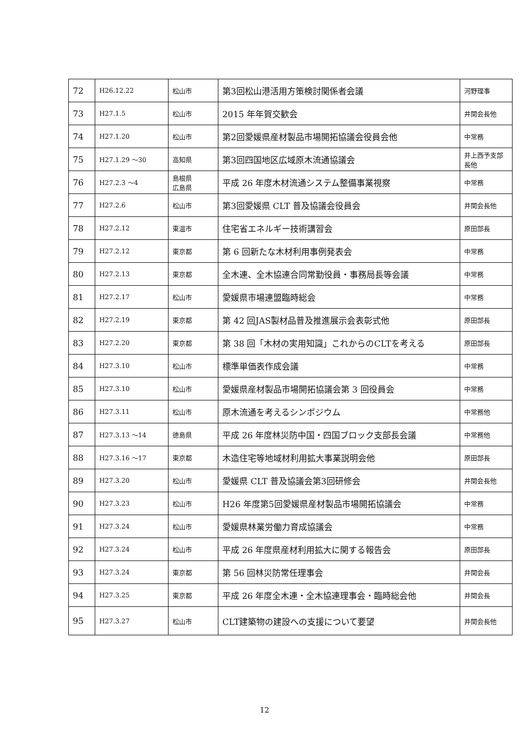| 72 | H26.12.22 | 松山市 | 第3回松山港活用方策検討関係者会議 | 河野理事 |
| 73 | H27.1.5 | 松山市 | 2015 年年賀交歓会 | 井関会長他 |
| 74 | H27.1.20 | 松山市 | 第2回愛媛県産材製品市場開拓協議会役員会他 | 中常務 |
| 75 | H27.1.29 ～30 | 高知県 | 第3回四国地区広域原木流通協議会 | 井上西予支部長他 |
| 76 | H27.2.3 ～4 | 島根県 広島県 | 平成 26 年度木材流通システム整備事業視察 | 中常務 |
| 77 | H27.2.6 | 松山市 | 第3回愛媛県 CLT 普及協議会役員会 | 井関会長他 |
| 78 | H27.2.12 | 東温市 | 住宅省エネルギー技術講習会 | 原田部長 |
| 79 | H27.2.12 | 東京都 | 第 6 回新たな木材利用事例発表会 | 中常務 |
| 80 | H27.2.13 | 東京都 | 全木連、全木協連合同常勤役員・事務局長等会議 | 中常務 |
| 81 | H27.2.17 | 松山市 | 愛媛県市場連盟臨時総会 | 中常務 |
| 82 | H27.2.19 | 東京都 | 第 42 回JAS製材品普及推進展示会表彰式他 | 原田部長 |
| 83 | H27.2.20 | 東京都 | 第 38 回「木材の実用知識」これからのCLTを考える | 原田部長 |
| 84 | H27.3.10 | 松山市 | 標準単価表作成会議 | 中常務 |
| 85 | H27.3.10 | 松山市 | 愛媛県産材製品市場開拓協議会第 3 回役員会 | 中常務 |
| 86 | H27.3.11 | 松山市 | 原木流通を考えるシンポジウム | 中常務他 |
| 87 | H27.3.13 ～14 | 徳島県 | 平成 26 年度林災防中国・四国ブロック支部長会議 | 中常務他 |
| 88 | H27.3.16 ～17 | 東京都 | 木造住宅等地域材利用拡大事業説明会他 | 原田部長 |
| 89 | H27.3.20 | 松山市 | 愛媛県 CLT 普及協議会第3回研修会 | 井関会長他 |
| 90 | H27.3.23 | 松山市 | H26 年度第5回愛媛県産材製品市場開拓協議会 | 中常務 |
| 91 | H27.3.24 | 松山市 | 愛媛県林業労働力育成協議会 | 中常務 |
| 92 | H27.3.24 | 松山市 | 平成 26 年度県産材利用拡大に関する報告会 | 原田部長 |
| 93 | H27.3.24 | 東京都 | 第 56 回林災防常任理事会 | 井関会長 |
| 94 | H27.3.25 | 東京都 | 平成 26 年度全木連・全木協連理事会・臨時総会他 | 井関会長 |
| 95 | H27.3.27 | 松山市 | CLT建築物の建設への支援について要望 | 井関会長他 |
12